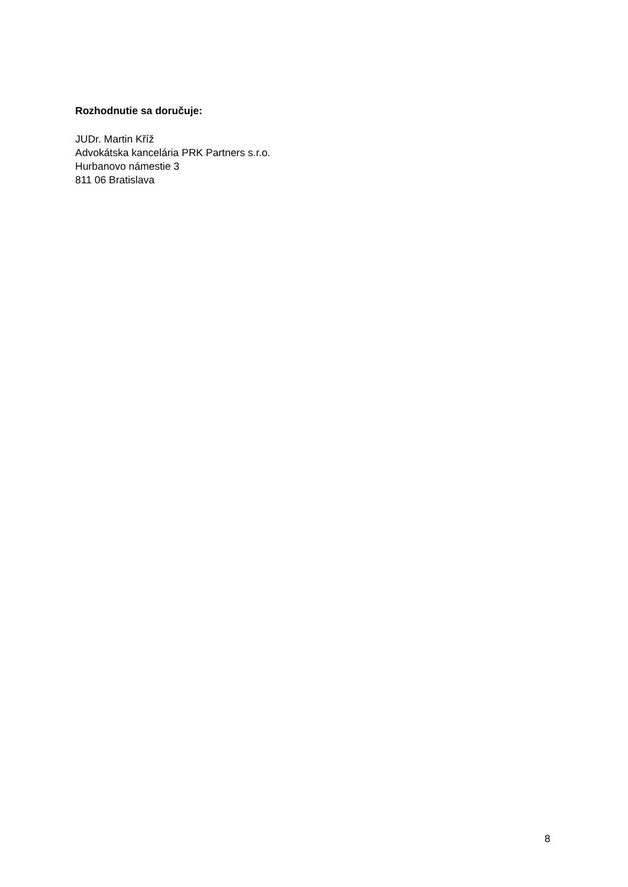Rozhodnutie sa doručuje:
JUDr. Martin Kříž
Advokátska kancelária PRK Partners s.r.o.
Hurbanovo námestie 3
811 06 Bratislava
8